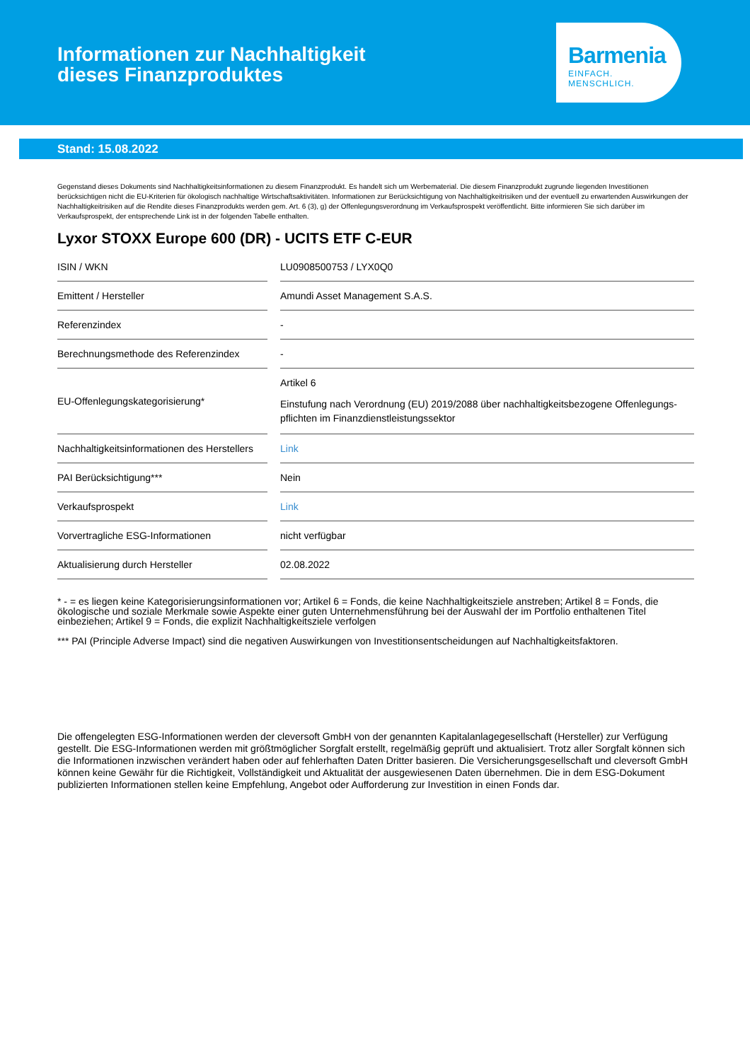Informationen zur Nachhaltigkeit
dieses Finanzproduktes
Barmenia
EINFACH. MENSCHLICH.
Stand: 15.08.2022
Gegenstand dieses Dokuments sind Nachhaltigkeitsinformationen zu diesem Finanzprodukt. Es handelt sich um Werbematerial. Die diesem Finanzprodukt zugrunde liegenden Investitionen berücksichtigen nicht die EU-Kriterien für ökologisch nachhaltige Wirtschaftsaktivitäten. Informationen zur Berücksichtigung von Nachhaltigkeitrisiken und der eventuell zu erwartenden Auswirkungen der Nachhaltigkeitrisiken auf die Rendite dieses Finanzprodukts werden gem. Art. 6 (3), g) der Offenlegungsverordnung im Verkaufsprospekt veröffentlicht. Bitte informieren Sie sich darüber im Verkaufsprospekt, der entsprechende Link ist in der folgenden Tabelle enthalten.
Lyxor STOXX Europe 600 (DR) - UCITS ETF C-EUR
| ISIN / WKN | | LU0908500753 / LYX0Q0 |
| Emittent / Hersteller | | Amundi Asset Management S.A.S. |
| Referenzindex | | - |
| Berechnungsmethode des Referenzindex | | - |
| EU-Offenlegungskategorisierung* | | Artikel 6 Einstufung nach Verordnung (EU) 2019/2088 über nachhaltigkeitsbezogene Offenlegungs-pflichten im Finanzdienstleistungssektor |
| Nachhaltigkeitsinformationen des Herstellers | | Link |
| PAI Berücksichtigung*** | | Nein |
| Verkaufsprospekt | | Link |
| Vorvertragliche ESG-Informationen | | nicht verfügbar |
| Aktualisierung durch Hersteller | | 02.08.2022 |
* - = es liegen keine Kategorisierungsinformationen vor; Artikel 6 = Fonds, die keine Nachhaltigkeitsziele anstreben; Artikel 8 = Fonds, die ökologische und soziale Merkmale sowie Aspekte einer guten Unternehmensführung bei der Auswahl der im Portfolio enthaltenen Titel einbeziehen; Artikel 9 = Fonds, die explizit Nachhaltigkeitsziele verfolgen
*** PAI (Principle Adverse Impact) sind die negativen Auswirkungen von Investitionsentscheidungen auf Nachhaltigkeitsfaktoren.
Die offengelegten ESG-Informationen werden der cleversoft GmbH von der genannten Kapitalanlagegesellschaft (Hersteller) zur Verfügung gestellt. Die ESG-Informationen werden mit größtmöglicher Sorgfalt erstellt, regelmäßig geprüft und aktualisiert. Trotz aller Sorgfalt können sich die Informationen inzwischen verändert haben oder auf fehlerhaften Daten Dritter basieren. Die Versicherungsgesellschaft und cleversoft GmbH können keine Gewähr für die Richtigkeit, Vollständigkeit und Aktualität der ausgewiesenen Daten übernehmen. Die in dem ESG-Dokument publizierten Informationen stellen keine Empfehlung, Angebot oder Aufforderung zur Investition in einen Fonds dar.